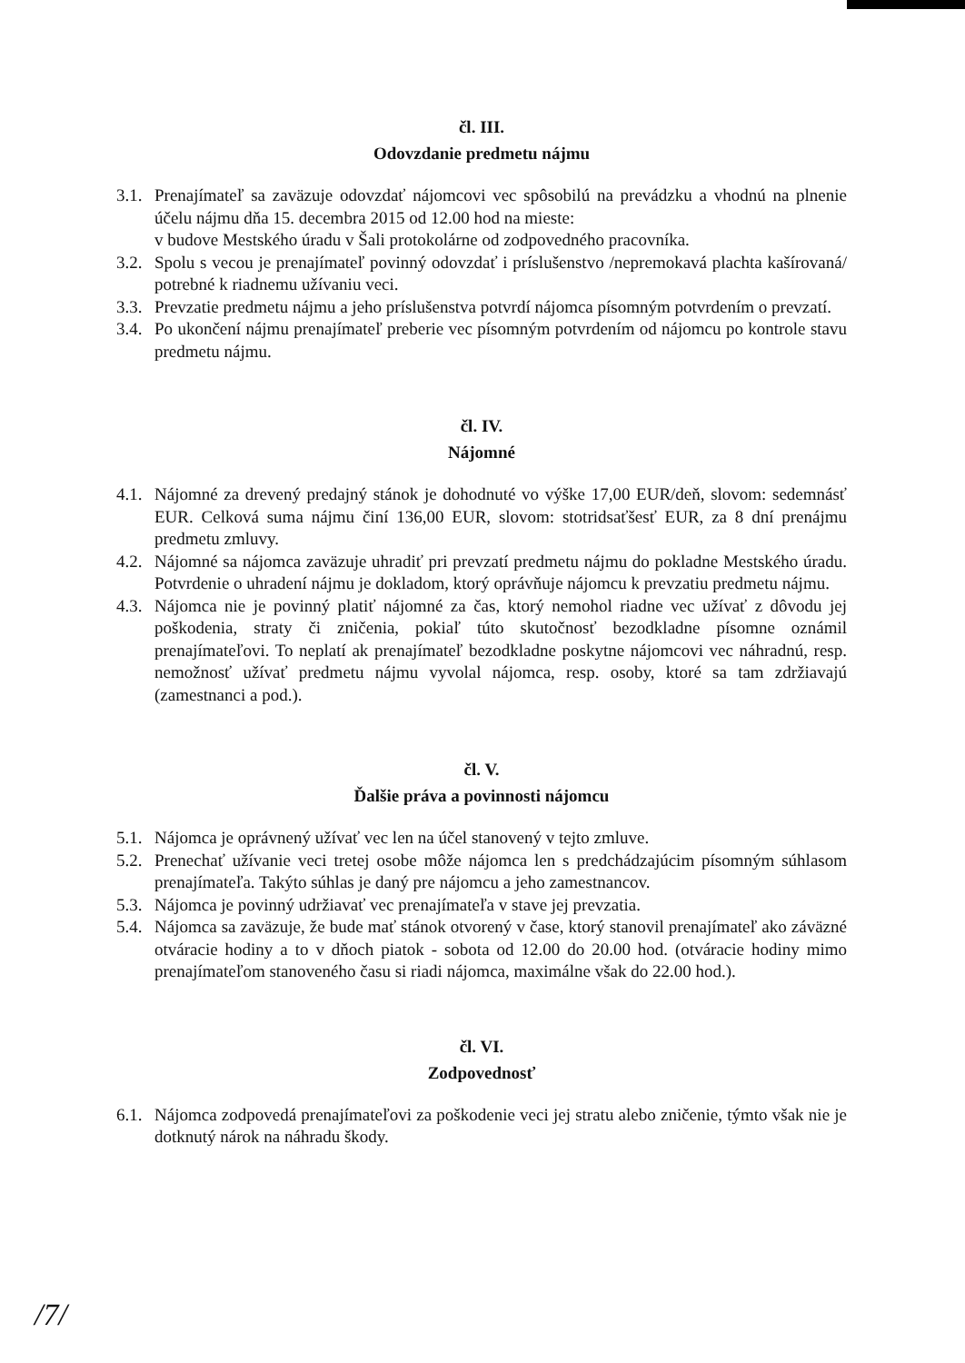čl. III.
Odovzdanie predmetu nájmu
3.1. Prenajímateľ sa zaväzuje odovzdať nájomcovi vec spôsobilú na prevádzku a vhodnú na plnenie účelu nájmu dňa 15. decembra 2015 od 12.00 hod na mieste:
v budove Mestského úradu v Šali protokolárne od zodpovedného pracovníka.
3.2. Spolu s vecou je prenajímateľ povinný odovzdať i príslušenstvo /nepremokavá plachta kašírovaná/ potrebné k riadnemu užívaniu veci.
3.3. Prevzatie predmetu nájmu a jeho príslušenstva potvrdí nájomca písomným potvrdením o prevzatí.
3.4. Po ukončení nájmu prenajímateľ preberie vec písomným potvrdením od nájomcu po kontrole stavu predmetu nájmu.
čl. IV.
Nájomné
4.1. Nájomné za drevený predajný stánok je dohodnuté vo výške 17,00 EUR/deň, slovom: sedemnásť EUR. Celková suma nájmu činí 136,00 EUR, slovom: stotridsaťšesť EUR, za 8 dní prenájmu predmetu zmluvy.
4.2. Nájomné sa nájomca zaväzuje uhradiť pri prevzatí predmetu nájmu do pokladne Mestského úradu. Potvrdenie o uhradení nájmu je dokladom, ktorý oprávňuje nájomcu k prevzatiu predmetu nájmu.
4.3. Nájomca nie je povinný platiť nájomné za čas, ktorý nemohol riadne vec užívať z dôvodu jej poškodenia, straty či zničenia, pokiaľ túto skutočnosť bezodkladne písomne oznámil prenajímateľovi. To neplatí ak prenajímateľ bezodkladne poskytne nájomcovi vec náhradnú, resp. nemožnosť užívať predmetu nájmu vyvolal nájomca, resp. osoby, ktoré sa tam zdržiavajú (zamestnanci a pod.).
čl. V.
Ďalšie práva a povinnosti nájomcu
5.1. Nájomca je oprávnený užívať vec len na účel stanovený v tejto zmluve.
5.2. Prenechať užívanie veci tretej osobe môže nájomca len s predchádzajúcim písomným súhlasom prenajímateľa. Takýto súhlas je daný pre nájomcu a jeho zamestnancov.
5.3. Nájomca je povinný udržiavať vec prenajímateľa v stave jej prevzatia.
5.4. Nájomca sa zaväzuje, že bude mať stánok otvorený v čase, ktorý stanovil prenajímateľ ako záväzné otváracie hodiny a to v dňoch piatok - sobota od 12.00 do 20.00 hod. (otváracie hodiny mimo prenajímateľom stanoveného času si riadi nájomca, maximálne však do 22.00 hod.).
čl. VI.
Zodpovednosť
6.1. Nájomca zodpovedá prenajímateľovi za poškodenie veci jej stratu alebo zničenie, týmto však nie je dotknutý nárok na náhradu škody.
/7/